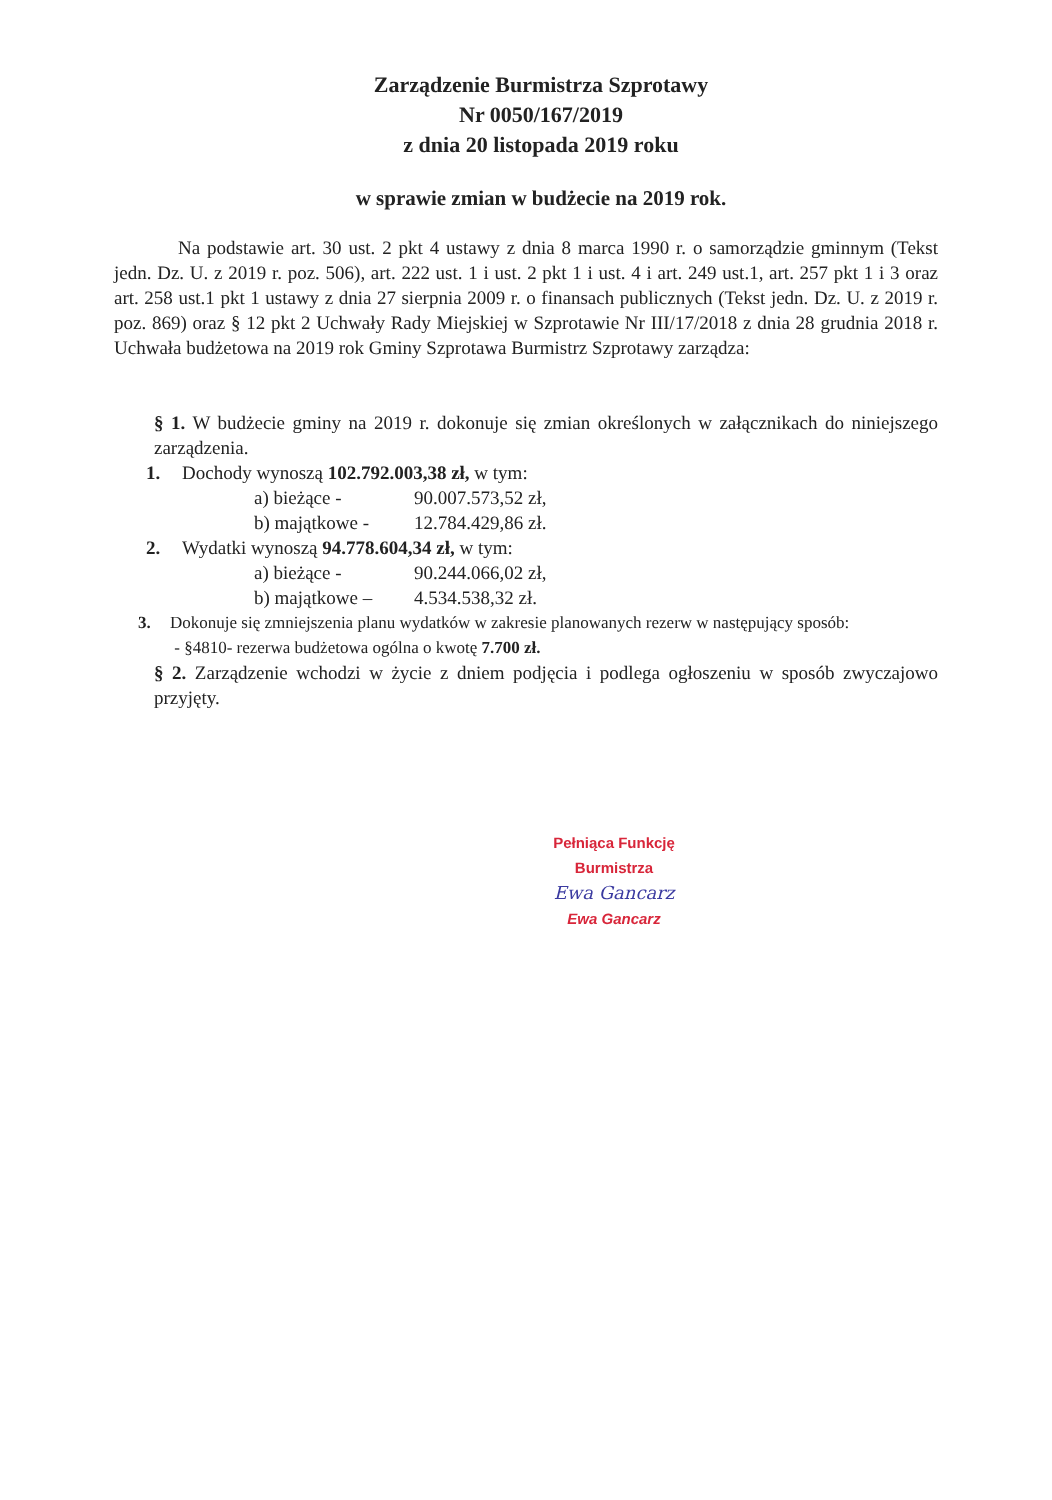Zarządzenie Burmistrza Szprotawy
Nr 0050/167/2019
z dnia 20 listopada 2019 roku
w sprawie zmian w budżecie na 2019 rok.
Na podstawie art. 30 ust. 2 pkt 4 ustawy z dnia 8 marca 1990 r. o samorządzie gminnym (Tekst jedn. Dz. U. z 2019 r. poz. 506), art. 222 ust. 1 i ust. 2 pkt 1 i ust. 4 i art. 249 ust.1, art. 257 pkt 1 i 3 oraz art. 258 ust.1 pkt 1 ustawy z dnia 27 sierpnia 2009 r. o finansach publicznych (Tekst jedn. Dz. U. z 2019 r. poz. 869) oraz § 12 pkt 2 Uchwały Rady Miejskiej w Szprotawie Nr III/17/2018 z dnia 28 grudnia 2018 r. Uchwała budżetowa na 2019 rok Gminy Szprotawa Burmistrz Szprotawy zarządza:
§ 1. W budżecie gminy na 2019 r. dokonuje się zmian określonych w załącznikach do niniejszego zarządzenia.
1. Dochody wynoszą 102.792.003,38 zł, w tym:
a) bieżące - 90.007.573,52 zł,
b) majątkowe - 12.784.429,86 zł.
2. Wydatki wynoszą 94.778.604,34 zł, w tym:
a) bieżące - 90.244.066,02 zł,
b) majątkowe – 4.534.538,32 zł.
3. Dokonuje się zmniejszenia planu wydatków w zakresie planowanych rezerw w następujący sposób:
- §4810- rezerwa budżetowa ogólna o kwotę 7.700 zł.
§ 2. Zarządzenie wchodzi w życie z dniem podjęcia i podlega ogłoszeniu w sposób zwyczajowo przyjęty.
Pełniąca Funkcję Burmistrza
Ewa Gancarz
Ewa Gancarz